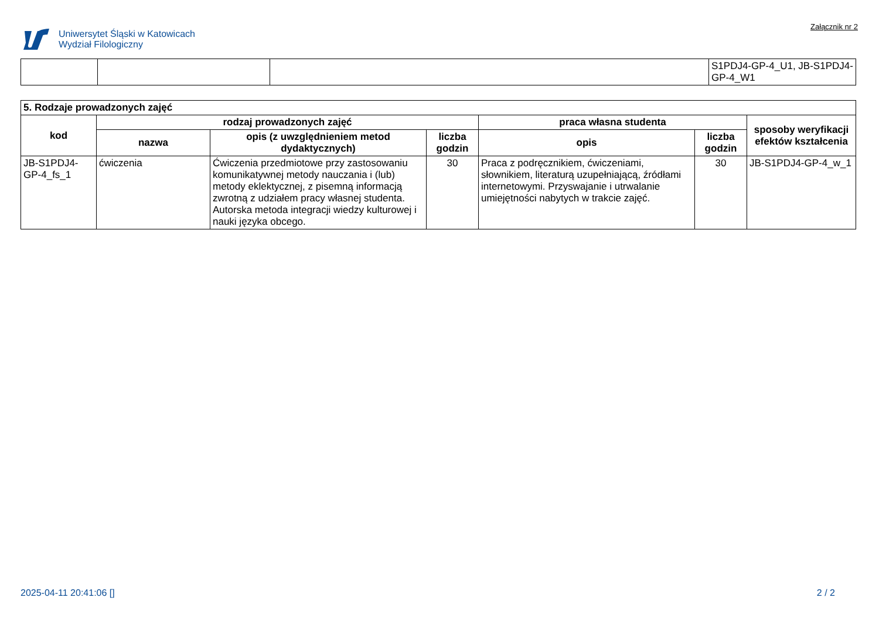Uniwersytet Śląski w Katowicach
Wydział Filologiczny
Załącznik nr 2
| | | | S1PDJ4-GP-4_U1, JB-S1PDJ4-GP-4_W1 |
| 5. Rodzaje prowadzonych zajęć | | | | | | |
| --- | --- | --- | --- | --- | --- | --- |
| kod | rodzaj prowadzonych zajęć | | | praca własna studenta | | sposoby weryfikacji efektów kształcenia |
| | nazwa | opis (z uwzględnieniem metod dydaktycznych) | liczba godzin | opis | liczba godzin | |
| JB-S1PDJ4-GP-4_fs_1 | ćwiczenia | Ćwiczenia przedmiotowe przy zastosowaniu komunikatywnej metody nauczania i (lub) metody eklektycznej, z pisemną informacją zwrotną z udziałem pracy własnej studenta. Autorska metoda integracji wiedzy kulturowej i nauki języka obcego. | 30 | Praca z podręcznikiem, ćwiczeniami, słownikiem, literaturą uzupełniającą, źródłami internetowymi. Przyswajanie i utrwalanie umiejętności nabytych w trakcie zajęć. | 30 | JB-S1PDJ4-GP-4_w_1 |
2025-04-11 20:41:06 [] 2 / 2